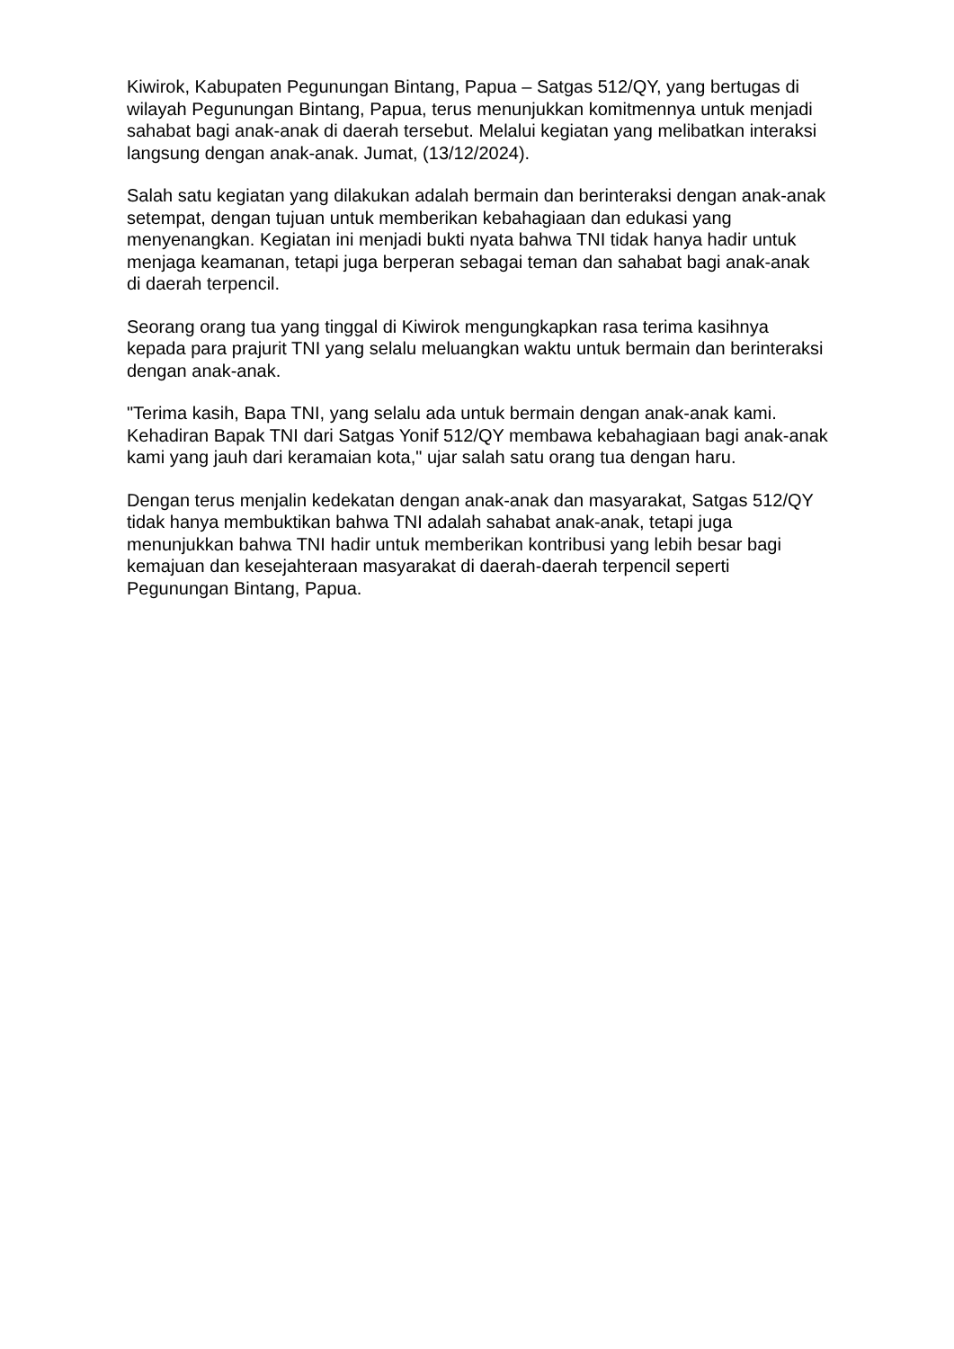Kiwirok, Kabupaten Pegunungan Bintang, Papua – Satgas 512/QY, yang bertugas di wilayah Pegunungan Bintang, Papua, terus menunjukkan komitmennya untuk menjadi sahabat bagi anak-anak di daerah tersebut. Melalui kegiatan yang melibatkan interaksi langsung dengan anak-anak. Jumat, (13/12/2024).
Salah satu kegiatan yang dilakukan adalah bermain dan berinteraksi dengan anak-anak setempat, dengan tujuan untuk memberikan kebahagiaan dan edukasi yang menyenangkan. Kegiatan ini menjadi bukti nyata bahwa TNI tidak hanya hadir untuk menjaga keamanan, tetapi juga berperan sebagai teman dan sahabat bagi anak-anak di daerah terpencil.
Seorang orang tua yang tinggal di Kiwirok mengungkapkan rasa terima kasihnya kepada para prajurit TNI yang selalu meluangkan waktu untuk bermain dan berinteraksi dengan anak-anak.
"Terima kasih, Bapa TNI, yang selalu ada untuk bermain dengan anak-anak kami. Kehadiran Bapak TNI dari Satgas Yonif 512/QY membawa kebahagiaan bagi anak-anak kami yang jauh dari keramaian kota," ujar salah satu orang tua dengan haru.
Dengan terus menjalin kedekatan dengan anak-anak dan masyarakat, Satgas 512/QY tidak hanya membuktikan bahwa TNI adalah sahabat anak-anak, tetapi juga menunjukkan bahwa TNI hadir untuk memberikan kontribusi yang lebih besar bagi kemajuan dan kesejahteraan masyarakat di daerah-daerah terpencil seperti Pegunungan Bintang, Papua.